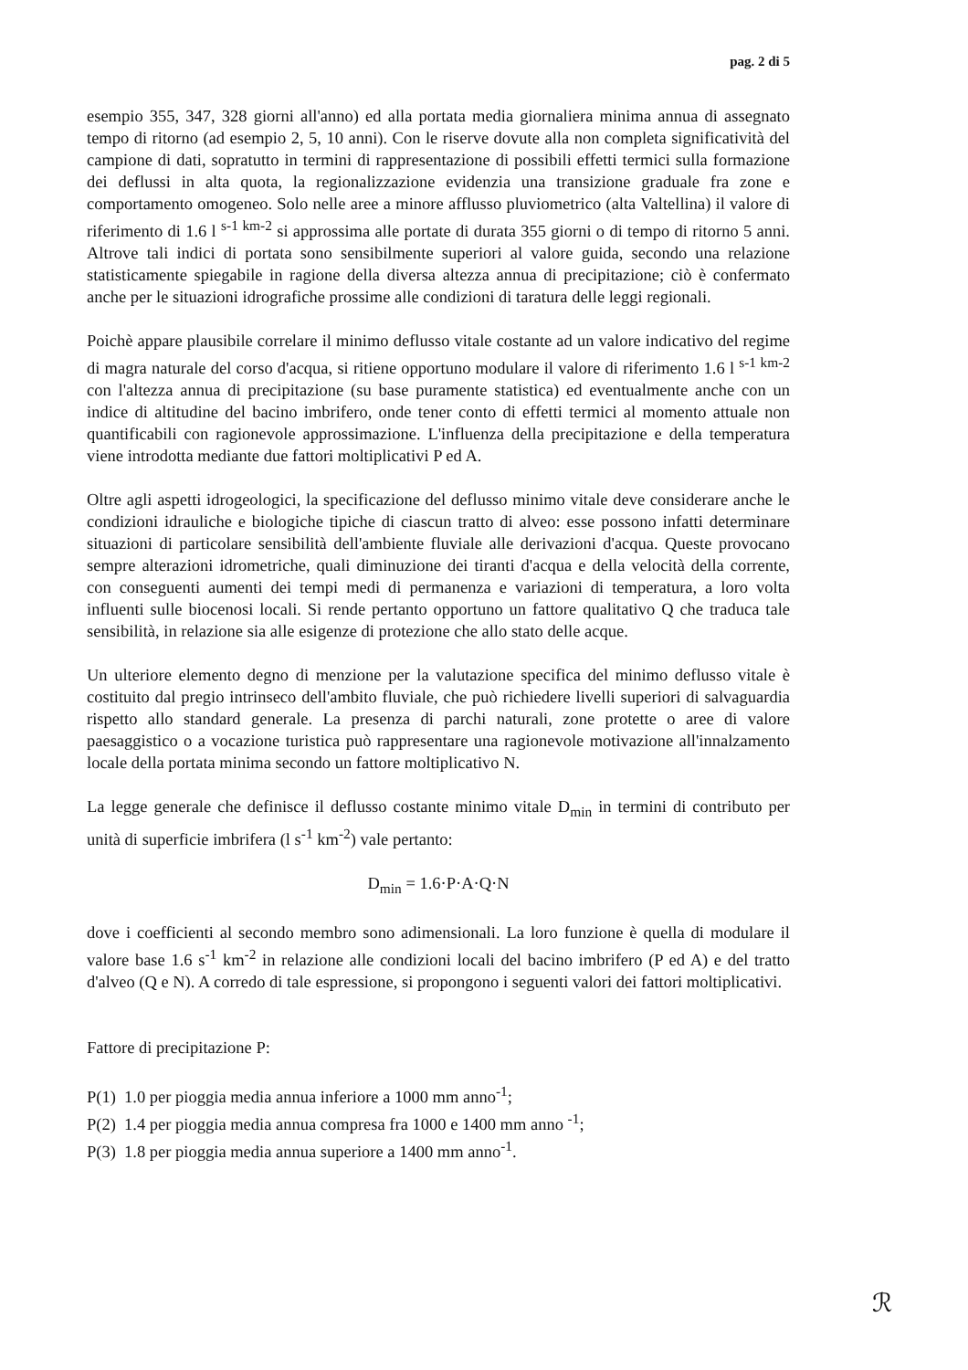pag. 2 di 5
esempio 355, 347, 328 giorni all'anno) ed alla portata media giornaliera minima annua di assegnato tempo di ritorno (ad esempio 2, 5, 10 anni). Con le riserve dovute alla non completa significatività del campione di dati, sopratutto in termini di rappresentazione di possibili effetti termici sulla formazione dei deflussi in alta quota, la regionalizzazione evidenzia una transizione graduale fra zone e comportamento omogeneo. Solo nelle aree a minore afflusso pluviometrico (alta Valtellina) il valore di riferimento di 1.6 l <sup>s-1 km-2</sup> si approssima alle portate di durata 355 giorni o di tempo di ritorno 5 anni. Altrove tali indici di portata sono sensibilmente superiori al valore guida, secondo una relazione statisticamente spiegabile in ragione della diversa altezza annua di precipitazione; ciò è confermato anche per le situazioni idrografiche prossime alle condizioni di taratura delle leggi regionali.
Poichè appare plausibile correlare il minimo deflusso vitale costante ad un valore indicativo del regime di magra naturale del corso d'acqua, si ritiene opportuno modulare il valore di riferimento 1.6 l <sup>s-1 km-2</sup> con l'altezza annua di precipitazione (su base puramente statistica) ed eventualmente anche con un indice di altitudine del bacino imbrifero, onde tener conto di effetti termici al momento attuale non quantificabili con ragionevole approssimazione. L'influenza della precipitazione e della temperatura viene introdotta mediante due fattori moltiplicativi P ed A.
Oltre agli aspetti idrogeologici, la specificazione del deflusso minimo vitale deve considerare anche le condizioni idrauliche e biologiche tipiche di ciascun tratto di alveo: esse possono infatti determinare situazioni di particolare sensibilità dell'ambiente fluviale alle derivazioni d'acqua. Queste provocano sempre alterazioni idrometriche, quali diminuzione dei tiranti d'acqua e della velocità della corrente, con conseguenti aumenti dei tempi medi di permanenza e variazioni di temperatura, a loro volta influenti sulle biocenosi locali. Si rende pertanto opportuno un fattore qualitativo Q che traduca tale sensibilità, in relazione sia alle esigenze di protezione che allo stato delle acque.
Un ulteriore elemento degno di menzione per la valutazione specifica del minimo deflusso vitale è costituito dal pregio intrinseco dell'ambito fluviale, che può richiedere livelli superiori di salvaguardia rispetto allo standard generale. La presenza di parchi naturali, zone protette o aree di valore paesaggistico o a vocazione turistica può rappresentare una ragionevole motivazione all'innalzamento locale della portata minima secondo un fattore moltiplicativo N.
La legge generale che definisce il deflusso costante minimo vitale D<sub>min</sub> in termini di contributo per unità di superficie imbrifera (l s<sup>-1</sup> km<sup>-2</sup>) vale pertanto:
D<sub>min</sub> = 1.6·P·A·Q·N
dove i coefficienti al secondo membro sono adimensionali. La loro funzione è quella di modulare il valore base 1.6 s<sup>-1</sup> km<sup>-2</sup> in relazione alle condizioni locali del bacino imbrifero (P ed A) e del tratto d'alveo (Q e N). A corredo di tale espressione, si propongono i seguenti valori dei fattori moltiplicativi.
Fattore di precipitazione P:
P(1) 1.0 per pioggia media annua inferiore a 1000 mm anno<sup>-1</sup>;
P(2) 1.4 per pioggia media annua compresa fra 1000 e 1400 mm anno <sup>-1</sup>;
P(3) 1.8 per pioggia media annua superiore a 1400 mm anno<sup>-1</sup>.
ℛ